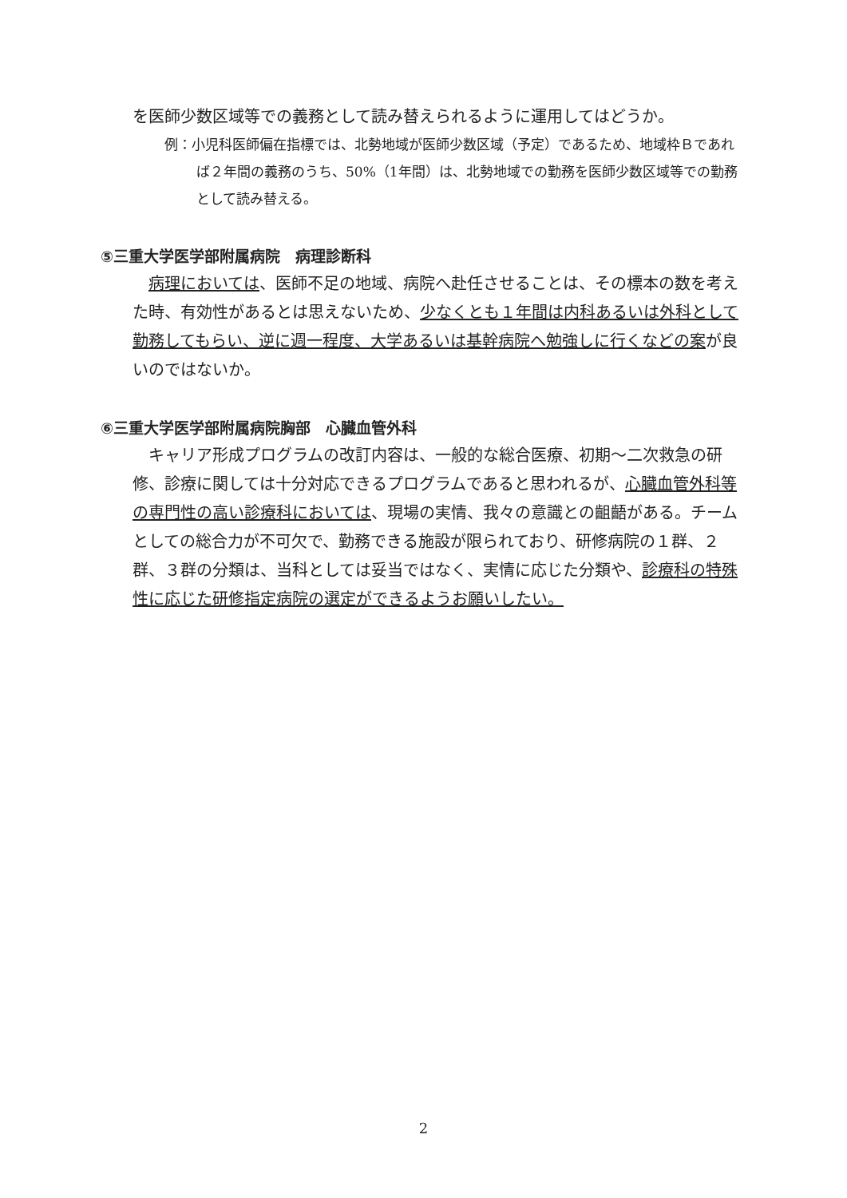を医師少数区域等での義務として読み替えられるように運用してはどうか。
例：小児科医師偏在指標では、北勢地域が医師少数区域（予定）であるため、地域枠Ｂであれば２年間の義務のうち、50%（1年間）は、北勢地域での勤務を医師少数区域等での勤務として読み替える。
⑤三重大学医学部附属病院　病理診断科
　病理においては、医師不足の地域、病院へ赴任させることは、その標本の数を考えた時、有効性があるとは思えないため、少なくとも１年間は内科あるいは外科として勤務してもらい、逆に週一程度、大学あるいは基幹病院へ勉強しに行くなどの案が良いのではないか。
⑥三重大学医学部附属病院胸部　心臓血管外科
　キャリア形成プログラムの改訂内容は、一般的な総合医療、初期～二次救急の研修、診療に関しては十分対応できるプログラムであると思われるが、心臓血管外科等の専門性の高い診療科においては、現場の実情、我々の意識との齟齬がある。チームとしての総合力が不可欠で、勤務できる施設が限られており、研修病院の１群、２群、３群の分類は、当科としては妥当ではなく、実情に応じた分類や、診療科の特殊性に応じた研修指定病院の選定ができるようお願いしたい。
2